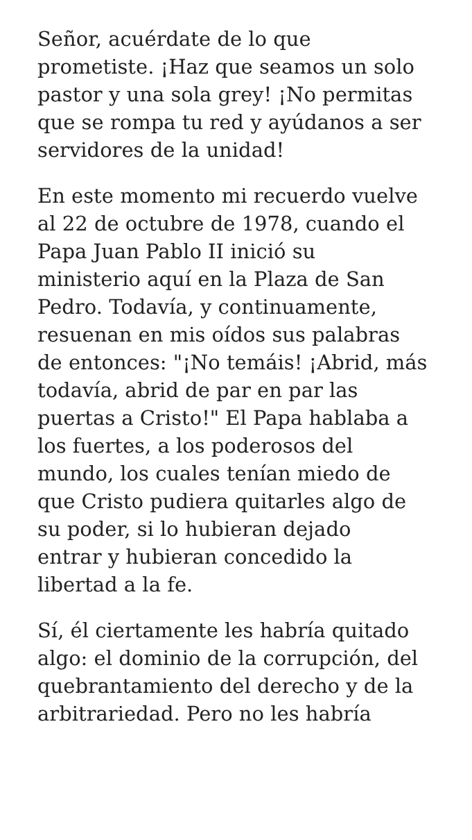Señor, acuérdate de lo que
prometiste. ¡Haz que seamos un solo
pastor y una sola grey! ¡No permitas
que se rompa tu red y ayúdanos a ser
servidores de la unidad!
En este momento mi recuerdo vuelve
al 22 de octubre de 1978, cuando el
Papa Juan Pablo II inició su
ministerio aquí en la Plaza de San
Pedro. Todavía, y continuamente,
resuenan en mis oídos sus palabras
de entonces: "¡No temáis! ¡Abrid, más
todavía, abrid de par en par las
puertas a Cristo!" El Papa hablaba a
los fuertes, a los poderosos del
mundo, los cuales tenían miedo de
que Cristo pudiera quitarles algo de
su poder, si lo hubieran dejado
entrar y hubieran concedido la
libertad a la fe.
Sí, él ciertamente les habría quitado
algo: el dominio de la corrupción, del
quebrantamiento del derecho y de la
arbitrariedad. Pero no les habría